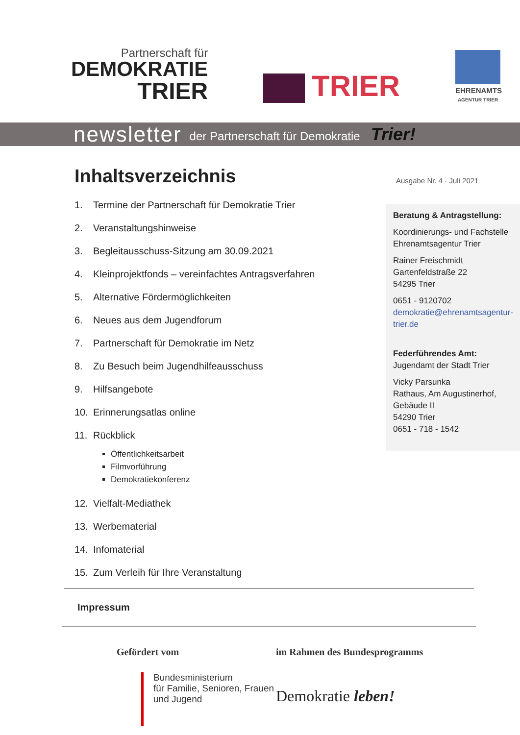Partnerschaft für
DEMOKRATIE
TRIER
TRIER
EHRENAMTS
AGENTUR TRIER
newsletter der Partnerschaft für Demokratie Trier!
Inhaltsverzeichnis
1. Termine der Partnerschaft für Demokratie Trier
2. Veranstaltungshinweise
3. Begleitausschuss-Sitzung am 30.09.2021
4. Kleinprojektfonds – vereinfachtes Antragsverfahren
5. Alternative Fördermöglichkeiten
6. Neues aus dem Jugendforum
7. Partnerschaft für Demokratie im Netz
8. Zu Besuch beim Jugendhilfeausschuss
9. Hilfsangebote
10. Erinnerungsatlas online
11. Rückblick
Öffentlichkeitsarbeit
Filmvorführung
Demokratiekonferenz
12. Vielfalt-Mediathek
13. Werbematerial
14. Infomaterial
15. Zum Verleih für Ihre Veranstaltung
Ausgabe Nr. 4 · Juli 2021
Beratung & Antragstellung:
Koordinierungs- und Fachstelle
Ehrenamtsagentur Trier
Rainer Freischmidt
Gartenfeldstraße 22
54295 Trier
0651 - 9120702
demokratie@ehrenamtsagentur-trier.de
Federführendes Amt:
Jugendamt der Stadt Trier
Vicky Parsunka
Rathaus, Am Augustinerhof, Gebäude II
54290 Trier
0651 - 718 - 1542
Impressum
Gefördert vom
Bundesministerium
für Familie, Senioren, Frauen
und Jugend
im Rahmen des Bundesprogramms
Demokratie leben!